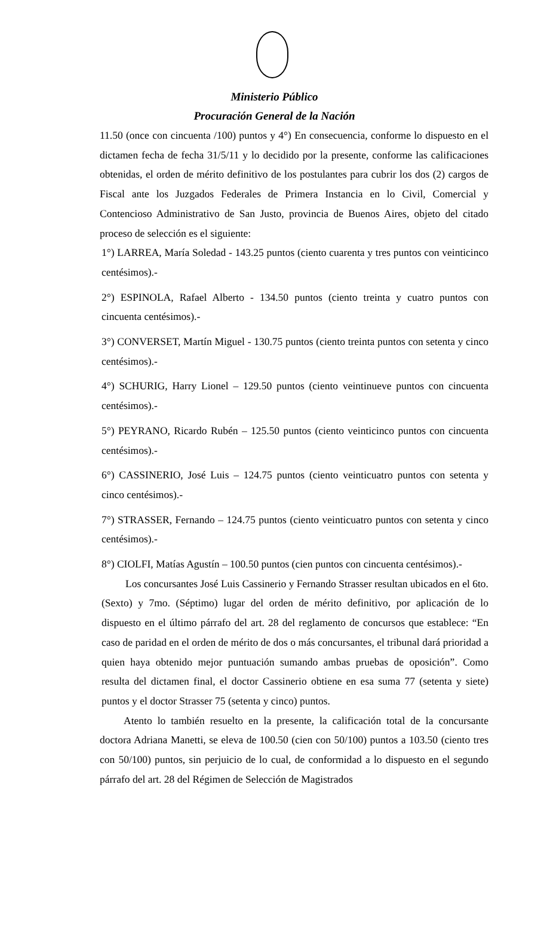Ministerio Público
Procuración General de la Nación
11.50 (once con cincuenta /100) puntos y 4°) En consecuencia, conforme lo dispuesto en el dictamen fecha de fecha 31/5/11 y lo decidido por la presente, conforme las calificaciones obtenidas, el orden de mérito definitivo de los postulantes para cubrir los dos (2) cargos de Fiscal ante los Juzgados Federales de Primera Instancia en lo Civil, Comercial y Contencioso Administrativo de San Justo, provincia de Buenos Aires, objeto del citado proceso de selección es el siguiente:
1°) LARREA, María Soledad - 143.25 puntos (ciento cuarenta y tres puntos con veinticinco centésimos).-
2°) ESPINOLA, Rafael Alberto - 134.50 puntos (ciento treinta y cuatro puntos con cincuenta centésimos).-
3°) CONVERSET, Martín Miguel - 130.75 puntos (ciento treinta puntos con setenta y cinco centésimos).-
4°) SCHURIG, Harry Lionel – 129.50 puntos (ciento veintinueve puntos con cincuenta centésimos).-
5°) PEYRANO, Ricardo Rubén – 125.50 puntos (ciento veinticinco puntos con cincuenta centésimos).-
6°) CASSINERIO, José Luis – 124.75 puntos (ciento veinticuatro puntos con setenta y cinco centésimos).-
7°) STRASSER, Fernando – 124.75 puntos (ciento veinticuatro puntos con setenta y cinco centésimos).-
8°) CIOLFI, Matías Agustín – 100.50 puntos (cien puntos con cincuenta centésimos).-
Los concursantes José Luis Cassinerio y Fernando Strasser resultan ubicados en el 6to. (Sexto) y 7mo. (Séptimo) lugar del orden de mérito definitivo, por aplicación de lo dispuesto en el último párrafo del art. 28 del reglamento de concursos que establece: “En caso de paridad en el orden de mérito de dos o más concursantes, el tribunal dará prioridad a quien haya obtenido mejor puntuación sumando ambas pruebas de oposición”. Como resulta del dictamen final, el doctor Cassinerio obtiene en esa suma 77 (setenta y siete) puntos y el doctor Strasser 75 (setenta y cinco) puntos.
Atento lo también resuelto en la presente, la calificación total de la concursante doctora Adriana Manetti, se eleva de 100.50 (cien con 50/100) puntos a 103.50 (ciento tres con 50/100) puntos, sin perjuicio de lo cual, de conformidad a lo dispuesto en el segundo párrafo del art. 28 del Régimen de Selección de Magistrados